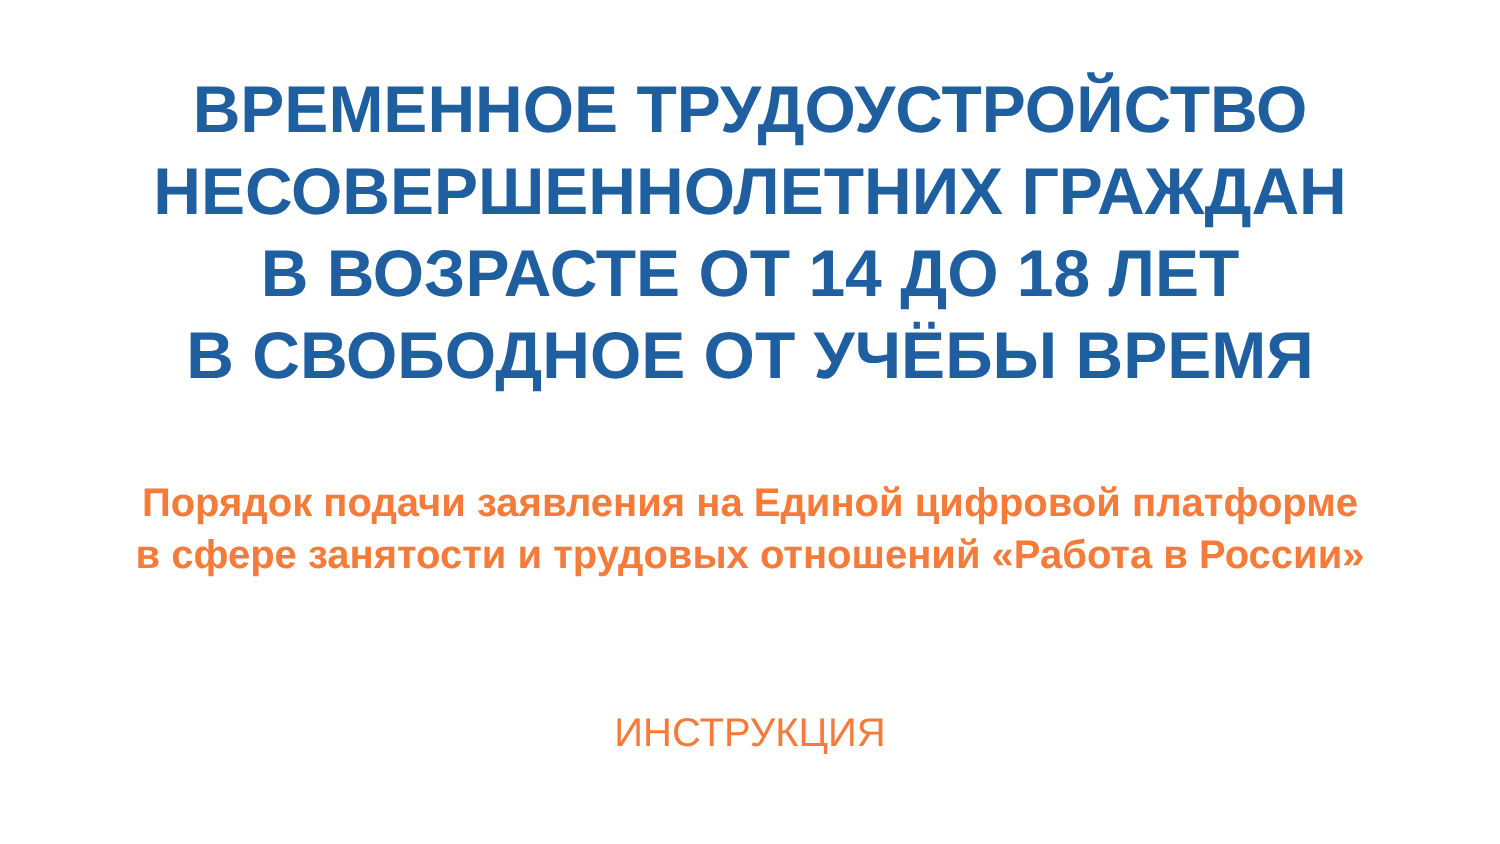ВРЕМЕННОЕ ТРУДОУСТРОЙСТВО
НЕСОВЕРШЕННОЛЕТНИХ ГРАЖДАН
В ВОЗРАСТЕ ОТ 14 ДО 18 ЛЕТ
В СВОБОДНОЕ ОТ УЧЁБЫ ВРЕМЯ
Порядок подачи заявления на Единой цифровой платформе
в сфере занятости и трудовых отношений «Работа в России»
ИНСТРУКЦИЯ